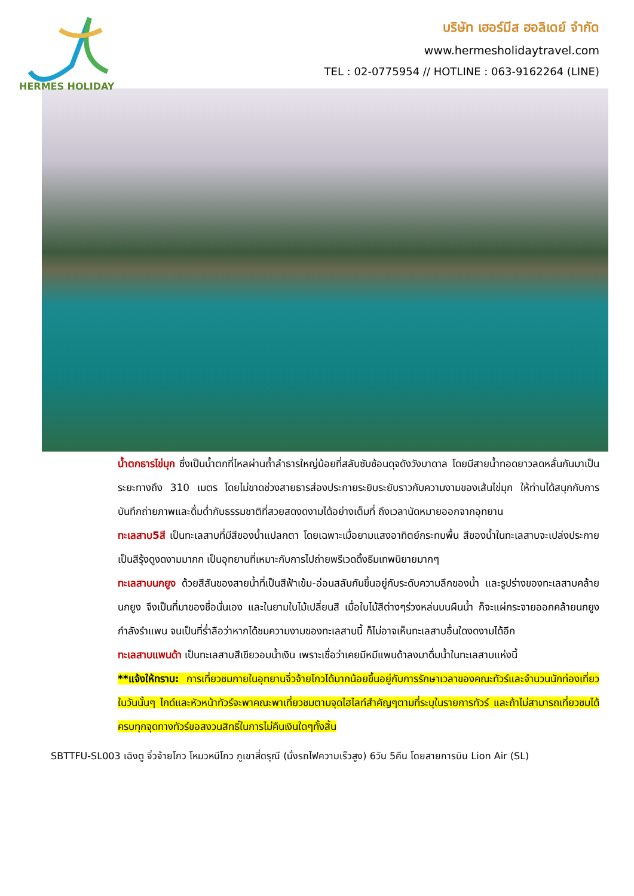HERMES HOLIDAY
บริษัท เฮอร์มีส ฮอลิเดย์ จำกัด
www.hermesholidaytravel.com
TEL : 02-0775954 // HOTLINE : 063-9162264 (LINE)
น้ำตกธารไข่มุก ซึ่งเป็นน้ำตกที่ไหลผ่านถ้ำลำธารใหญ่น้อยที่สลับซับซ้อนดุจดังวังบาดาล โดยมีสายน้ำทอดยาวลดหลั่นกันมาเป็นระยะทางถึง 310 เมตร โดยไม่ขาดช่วงสายธารส่องประกายระยิบระยับราวกับความงามของเส้นไข่มุก ให้ท่านได้สนุกกับการบันทึกถ่ายภาพและดื่มด่ำกับธรรมชาติที่สวยสดงดงามได้อย่างเต็มที่ ถึงเวลานัดหมายออกจากอุทยาน
ทะเลสาบ5สี เป็นทะเลสาบที่มีสีของน้ำแปลกตา โดยเฉพาะเมื่อยามแสงอาทิตย์กระทบพื้น สีของน้ำในทะเลสาบจะเปล่งประกายเป็นสีรุ้งดูงดงามมากก เป็นอุทยานที่เหมาะกับการไปถ่ายพรีเวดดิ้งธีมเทพนิยายมากๆ
ทะเลสาบนกยูง ด้วยสีสันของสายน้ำที่เป็นสีฟ้าเข้ม-อ่อนสลับกันขึ้นอยู่กับระดับความลึกของน้ำ และรูปร่างของทะเลสาบคล้ายนกยูง จึงเป็นที่มาของชื่อนั่นเอง และในยามใบไม้เปลี่ยนสี เมื่อใบไม้สีต่างๆร่วงหล่นบนผืนน้ำ ก็จะแผ่กระจายออกคล้ายนกยูงกำลังรำแพน จนเป็นที่ร่ำลือว่าหากได้ชมความงามของทะเลสาบนี้ ก็ไม่อาจเห็นทะเลสาบอื่นใดงดงามได้อีก
ทะเลสาบแพนด้า เป็นทะเลสาบสีเขียวอมน้ำเงิน เพราะเชื่อว่าเคยมีหมีแพนด้าลงมาดื่มน้ำในทะเลสาบแห่งนี้
**แจ้งให้ทราบ: การเที่ยวชมภายในอุทยานจิ่วจ้ายโกวได้มากน้อยขึ้นอยู่กับการรักษาเวลาของคณะทัวร์และจำนวนนักท่องเที่ยวในวันนั้นๆ ไกด์และหัวหน้าทัวร์จะพาคณะพาเที่ยวชมตามจุดไฮไลท์สำคัญๆตามที่ระบุในรายการทัวร์ และถ้าไม่สามารถเที่ยวชมได้ครบทุกจุดทางทัวร์ขอสงวนสิทธิ์ในการไม่คืนเงินใดๆทั้งสิ้น
SBTTFU-SL003 เฉิงตู จิ่วจ้ายโกว โหมวหนีโกว ภูเขาสี่ดรุณี (นั่งรถไฟความเร็วสูง) 6วัน 5คืน โดยสายการบิน Lion Air (SL)